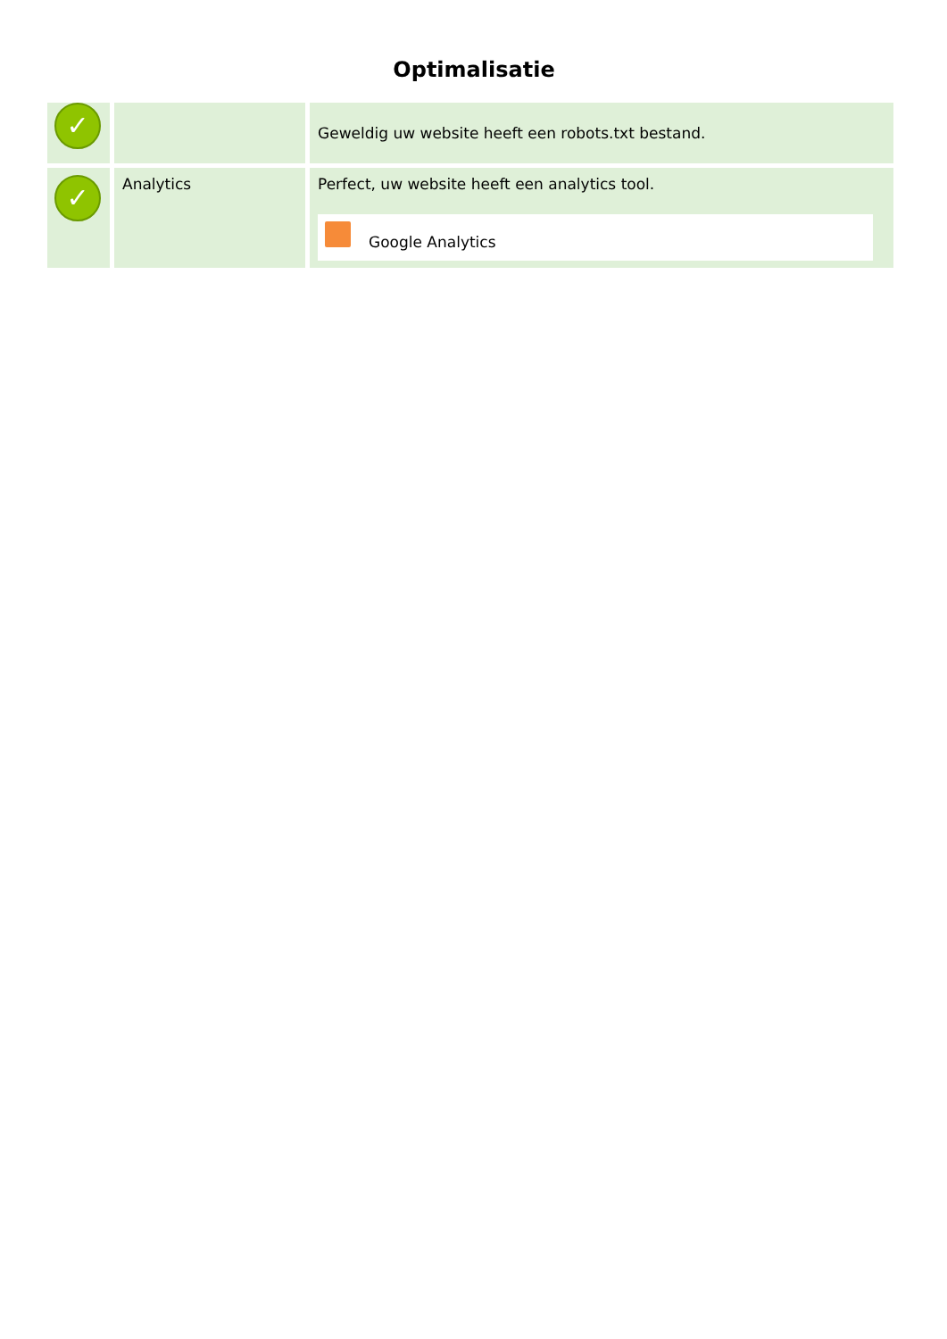Optimalisatie
| ✓ | | Geweldig uw website heeft een robots.txt bestand. |
| ✓ | Analytics | Perfect, uw website heeft een analytics tool. Google Analytics |